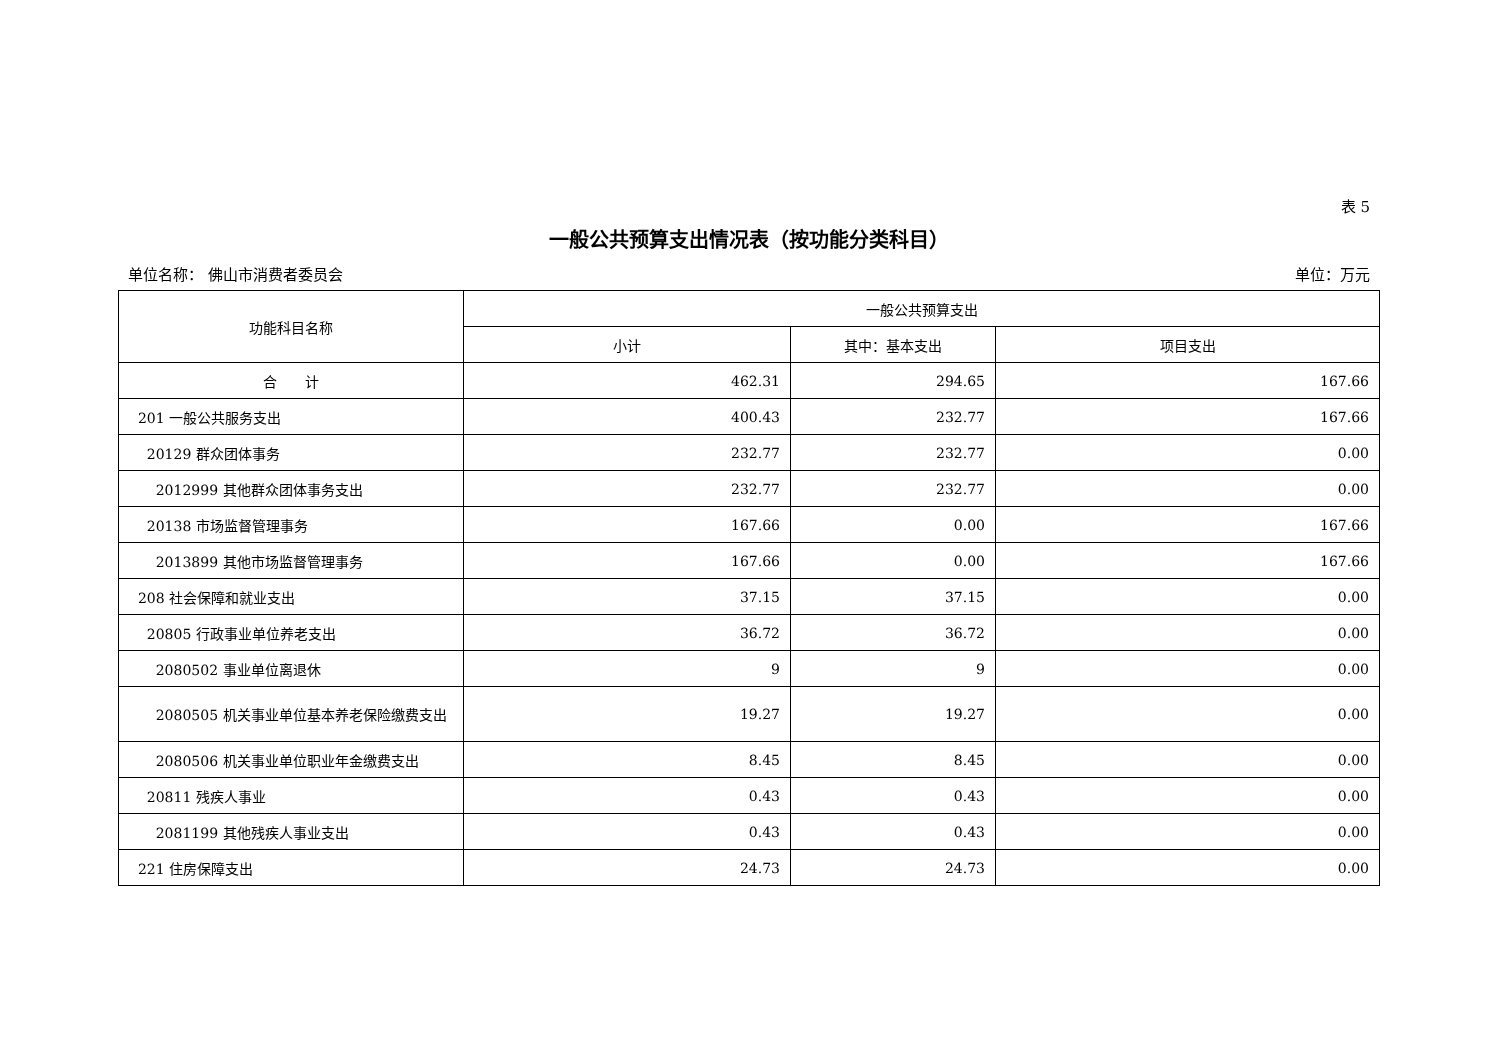表 5
一般公共预算支出情况表（按功能分类科目）
单位名称： 佛山市消费者委员会 单位：万元
| 功能科目名称 | 一般公共预算支出 | | |
| --- | --- | --- | --- |
| | 小计 | 其中：基本支出 | 项目支出 |
| 合 计 | 462.31 | 294.65 | 167.66 |
| 201 一般公共服务支出 | 400.43 | 232.77 | 167.66 |
| 20129 群众团体事务 | 232.77 | 232.77 | 0.00 |
| 2012999 其他群众团体事务支出 | 232.77 | 232.77 | 0.00 |
| 20138 市场监督管理事务 | 167.66 | 0.00 | 167.66 |
| 2013899 其他市场监督管理事务 | 167.66 | 0.00 | 167.66 |
| 208 社会保障和就业支出 | 37.15 | 37.15 | 0.00 |
| 20805 行政事业单位养老支出 | 36.72 | 36.72 | 0.00 |
| 2080502 事业单位离退休 | 9 | 9 | 0.00 |
| 2080505 机关事业单位基本养老保险缴费支出 | 19.27 | 19.27 | 0.00 |
| 2080506 机关事业单位职业年金缴费支出 | 8.45 | 8.45 | 0.00 |
| 20811 残疾人事业 | 0.43 | 0.43 | 0.00 |
| 2081199 其他残疾人事业支出 | 0.43 | 0.43 | 0.00 |
| 221 住房保障支出 | 24.73 | 24.73 | 0.00 |